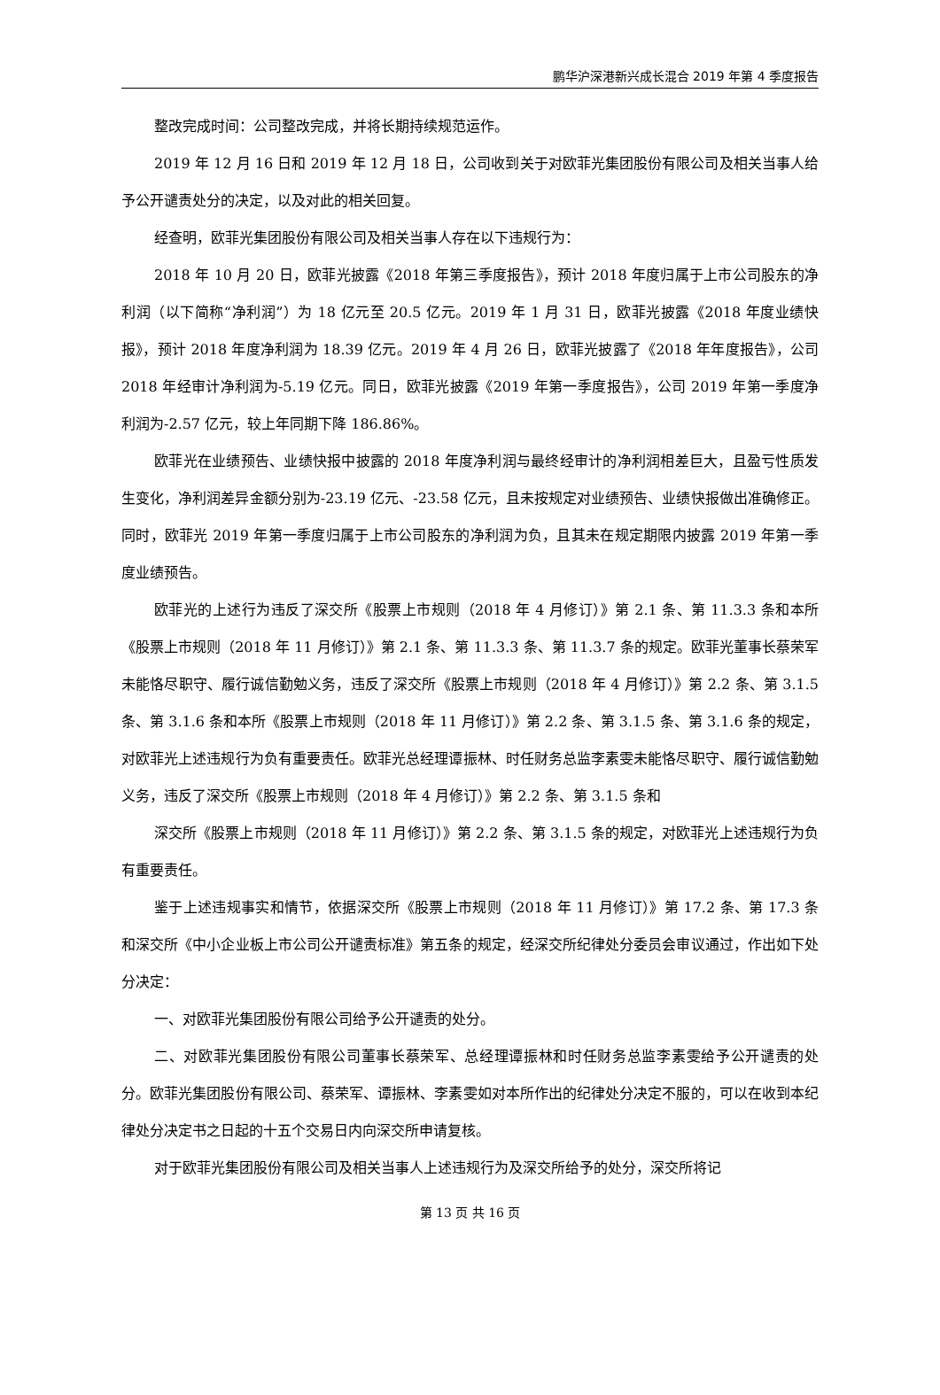鹏华沪深港新兴成长混合 2019 年第 4 季度报告
整改完成时间：公司整改完成，并将长期持续规范运作。
2019 年 12 月 16 日和 2019 年 12 月 18 日，公司收到关于对欧菲光集团股份有限公司及相关当事人给予公开谴责处分的决定，以及对此的相关回复。
经查明，欧菲光集团股份有限公司及相关当事人存在以下违规行为：
2018 年 10 月 20 日，欧菲光披露《2018 年第三季度报告》，预计 2018 年度归属于上市公司股东的净利润（以下简称“净利润”）为 18 亿元至 20.5 亿元。2019 年 1 月 31 日，欧菲光披露《2018 年度业绩快报》，预计 2018 年度净利润为 18.39 亿元。2019 年 4 月 26 日，欧菲光披露了《2018 年年度报告》，公司 2018 年经审计净利润为-5.19 亿元。同日，欧菲光披露《2019 年第一季度报告》，公司 2019 年第一季度净利润为-2.57 亿元，较上年同期下降 186.86%。
欧菲光在业绩预告、业绩快报中披露的 2018 年度净利润与最终经审计的净利润相差巨大，且盈亏性质发生变化，净利润差异金额分别为-23.19 亿元、-23.58 亿元，且未按规定对业绩预告、业绩快报做出准确修正。同时，欧菲光 2019 年第一季度归属于上市公司股东的净利润为负，且其未在规定期限内披露 2019 年第一季度业绩预告。
欧菲光的上述行为违反了深交所《股票上市规则（2018 年 4 月修订）》第 2.1 条、第 11.3.3 条和本所《股票上市规则（2018 年 11 月修订）》第 2.1 条、第 11.3.3 条、第 11.3.7 条的规定。欧菲光董事长蔡荣军未能恪尽职守、履行诚信勤勉义务，违反了深交所《股票上市规则（2018 年 4 月修订）》第 2.2 条、第 3.1.5 条、第 3.1.6 条和本所《股票上市规则（2018 年 11 月修订）》第 2.2 条、第 3.1.5 条、第 3.1.6 条的规定，对欧菲光上述违规行为负有重要责任。欧菲光总经理谭振林、时任财务总监李素雯未能恪尽职守、履行诚信勤勉义务，违反了深交所《股票上市规则（2018 年 4 月修订）》第 2.2 条、第 3.1.5 条和
深交所《股票上市规则（2018 年 11 月修订）》第 2.2 条、第 3.1.5 条的规定，对欧菲光上述违规行为负有重要责任。
鉴于上述违规事实和情节，依据深交所《股票上市规则（2018 年 11 月修订）》第 17.2 条、第 17.3 条和深交所《中小企业板上市公司公开谴责标准》第五条的规定，经深交所纪律处分委员会审议通过，作出如下处分决定：
一、对欧菲光集团股份有限公司给予公开谴责的处分。
二、对欧菲光集团股份有限公司董事长蔡荣军、总经理谭振林和时任财务总监李素雯给予公开谴责的处分。欧菲光集团股份有限公司、蔡荣军、谭振林、李素雯如对本所作出的纪律处分决定不服的，可以在收到本纪律处分决定书之日起的十五个交易日内向深交所申请复核。
对于欧菲光集团股份有限公司及相关当事人上述违规行为及深交所给予的处分，深交所将记
第 13 页 共 16 页